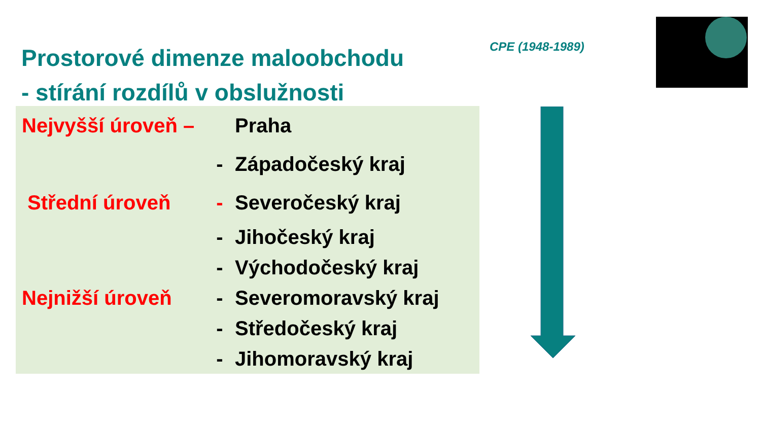Prostorové dimenze maloobchodu
- stírání rozdílů v obslužnosti
CPE (1948-1989)
Nejvyšší úroveň – Praha
- Západočeský kraj
Střední úroveň - Severočeský kraj
- Jihočeský kraj
- Východočeský kraj
Nejnižší úroveň - Severomoravský kraj
- Středočeský kraj
- Jihomoravský kraj